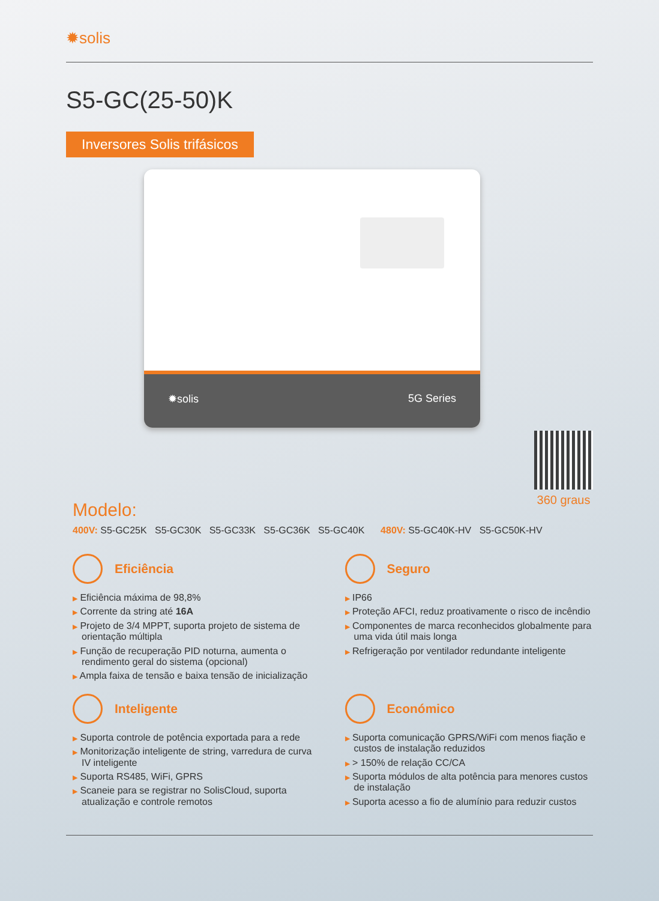✹solis
S5-GC(25-50)K
Inversores Solis trifásicos
✹solis 5G Series
360 graus
Modelo:
400V: S5-GC25K S5-GC30K S5-GC33K S5-GC36K S5-GC40K 480V: S5-GC40K-HV S5-GC50K-HV
Eficiência
▶ Eficiência máxima de 98,8%
▶ Corrente da string até 16A
▶ Projeto de 3/4 MPPT, suporta projeto de sistema de orientação múltipla
▶ Função de recuperação PID noturna, aumenta o rendimento geral do sistema (opcional)
▶ Ampla faixa de tensão e baixa tensão de inicialização
Seguro
▶ IP66
▶ Proteção AFCI, reduz proativamente o risco de incêndio
▶ Componentes de marca reconhecidos globalmente para uma vida útil mais longa
▶ Refrigeração por ventilador redundante inteligente
Inteligente
▶ Suporta controle de potência exportada para a rede
▶ Monitorização inteligente de string, varredura de curva IV inteligente
▶ Suporta RS485, WiFi, GPRS
▶ Scaneie para se registrar no SolisCloud, suporta atualização e controle remotos
Económico
▶ Suporta comunicação GPRS/WiFi com menos fiação e custos de instalação reduzidos
▶ > 150% de relação CC/CA
▶ Suporta módulos de alta potência para menores custos de instalação
▶ Suporta acesso a fio de alumínio para reduzir custos